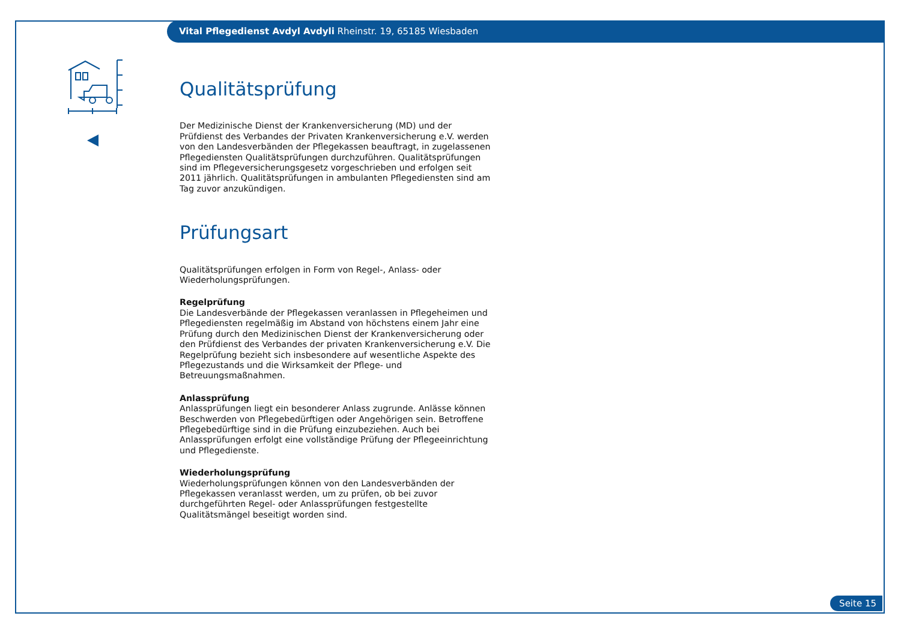Vital Pflegedienst Avdyl Avdyli Rheinstr. 19, 65185 Wiesbaden
Qualitätsprüfung
Der Medizinische Dienst der Krankenversicherung (MD) und der Prüfdienst des Verbandes der Privaten Krankenversicherung e.V. werden von den Landesverbänden der Pflegekassen beauftragt, in zugelassenen Pflegediensten Qualitätsprüfungen durchzuführen. Qualitätsprüfungen sind im Pflegeversicherungsgesetz vorgeschrieben und erfolgen seit 2011 jährlich. Qualitätsprüfungen in ambulanten Pflegediensten sind am Tag zuvor anzukündigen.
Prüfungsart
Qualitätsprüfungen erfolgen in Form von Regel-, Anlass- oder Wiederholungsprüfungen.
Regelprüfung
Die Landesverbände der Pflegekassen veranlassen in Pflegeheimen und Pflegediensten regelmäßig im Abstand von höchstens einem Jahr eine Prüfung durch den Medizinischen Dienst der Krankenversicherung oder den Prüfdienst des Verbandes der privaten Krankenversicherung e.V. Die Regelprüfung bezieht sich insbesondere auf wesentliche Aspekte des Pflegezustands und die Wirksamkeit der Pflege- und Betreuungsmaßnahmen.
Anlassprüfung
Anlassprüfungen liegt ein besonderer Anlass zugrunde. Anlässe können Beschwerden von Pflegebedürftigen oder Angehörigen sein. Betroffene Pflegebedürftige sind in die Prüfung einzubeziehen. Auch bei Anlassprüfungen erfolgt eine vollständige Prüfung der Pflegeeinrichtung und Pflegedienste.
Wiederholungsprüfung
Wiederholungsprüfungen können von den Landesverbänden der Pflegekassen veranlasst werden, um zu prüfen, ob bei zuvor durchgeführten Regel- oder Anlassprüfungen festgestellte Qualitätsmängel beseitigt worden sind.
Seite 15